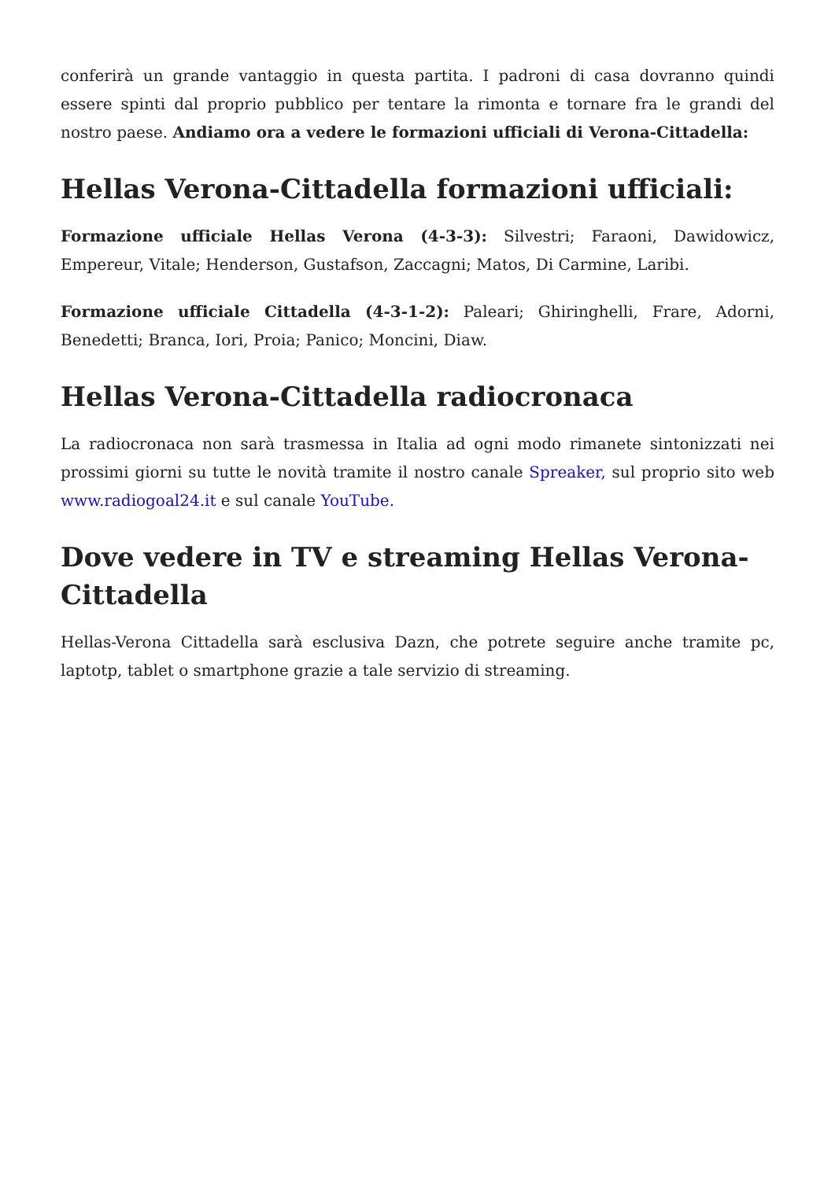conferirà un grande vantaggio in questa partita. I padroni di casa dovranno quindi essere spinti dal proprio pubblico per tentare la rimonta e tornare fra le grandi del nostro paese. Andiamo ora a vedere le formazioni ufficiali di Verona-Cittadella:
Hellas Verona-Cittadella formazioni ufficiali:
Formazione ufficiale Hellas Verona (4-3-3): Silvestri; Faraoni, Dawidowicz, Empereur, Vitale; Henderson, Gustafson, Zaccagni; Matos, Di Carmine, Laribi.
Formazione ufficiale Cittadella (4-3-1-2): Paleari; Ghiringhelli, Frare, Adorni, Benedetti; Branca, Iori, Proia; Panico; Moncini, Diaw.
Hellas Verona-Cittadella radiocronaca
La radiocronaca non sarà trasmessa in Italia ad ogni modo rimanete sintonizzati nei prossimi giorni su tutte le novità tramite il nostro canale Spreaker, sul proprio sito web www.radiogoal24.it e sul canale YouTube.
Dove vedere in TV e streaming Hellas Verona-Cittadella
Hellas-Verona Cittadella sarà esclusiva Dazn, che potrete seguire anche tramite pc, laptotp, tablet o smartphone grazie a tale servizio di streaming.